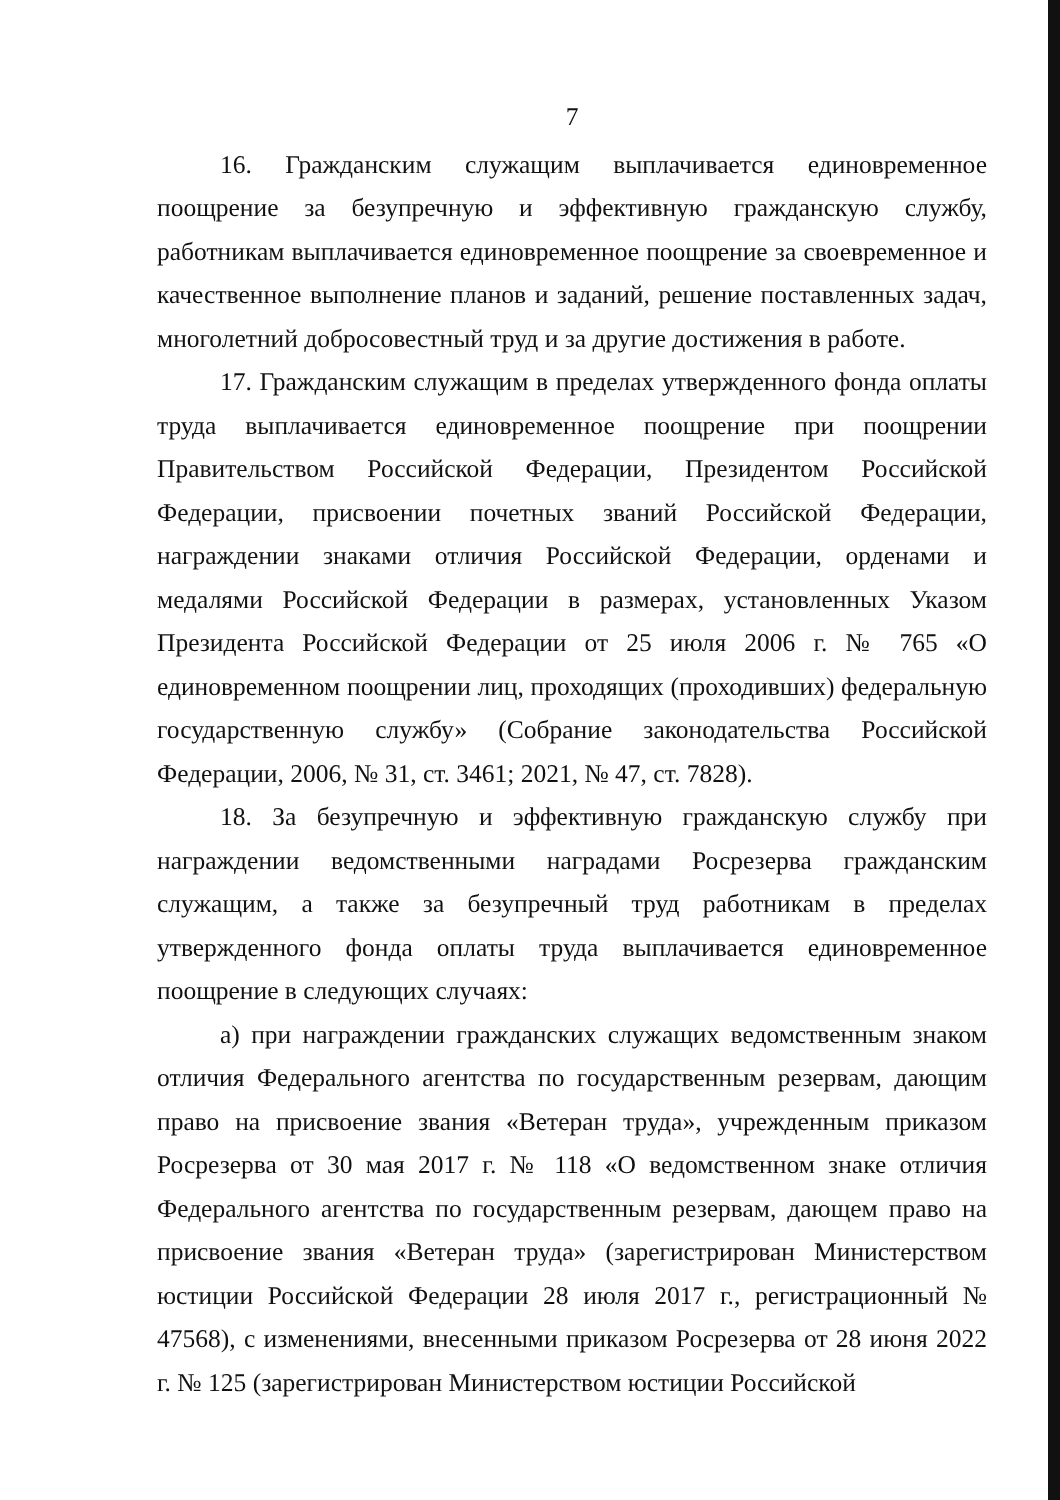7
16. Гражданским служащим выплачивается единовременное поощрение за безупречную и эффективную гражданскую службу, работникам выплачивается единовременное поощрение за своевременное и качественное выполнение планов и заданий, решение поставленных задач, многолетний добросовестный труд и за другие достижения в работе.
17. Гражданским служащим в пределах утвержденного фонда оплаты труда выплачивается единовременное поощрение при поощрении Правительством Российской Федерации, Президентом Российской Федерации, присвоении почетных званий Российской Федерации, награждении знаками отличия Российской Федерации, орденами и медалями Российской Федерации в размерах, установленных Указом Президента Российской Федерации от 25 июля 2006 г. № 765 «О единовременном поощрении лиц, проходящих (проходивших) федеральную государственную службу» (Собрание законодательства Российской Федерации, 2006, № 31, ст. 3461; 2021, № 47, ст. 7828).
18. За безупречную и эффективную гражданскую службу при награждении ведомственными наградами Росрезерва гражданским служащим, а также за безупречный труд работникам в пределах утвержденного фонда оплаты труда выплачивается единовременное поощрение в следующих случаях:
а) при награждении гражданских служащих ведомственным знаком отличия Федерального агентства по государственным резервам, дающим право на присвоение звания «Ветеран труда», учрежденным приказом Росрезерва от 30 мая 2017 г. № 118 «О ведомственном знаке отличия Федерального агентства по государственным резервам, дающем право на присвоение звания «Ветеран труда» (зарегистрирован Министерством юстиции Российской Федерации 28 июля 2017 г., регистрационный № 47568), с изменениями, внесенными приказом Росрезерва от 28 июня 2022 г. № 125 (зарегистрирован Министерством юстиции Российской